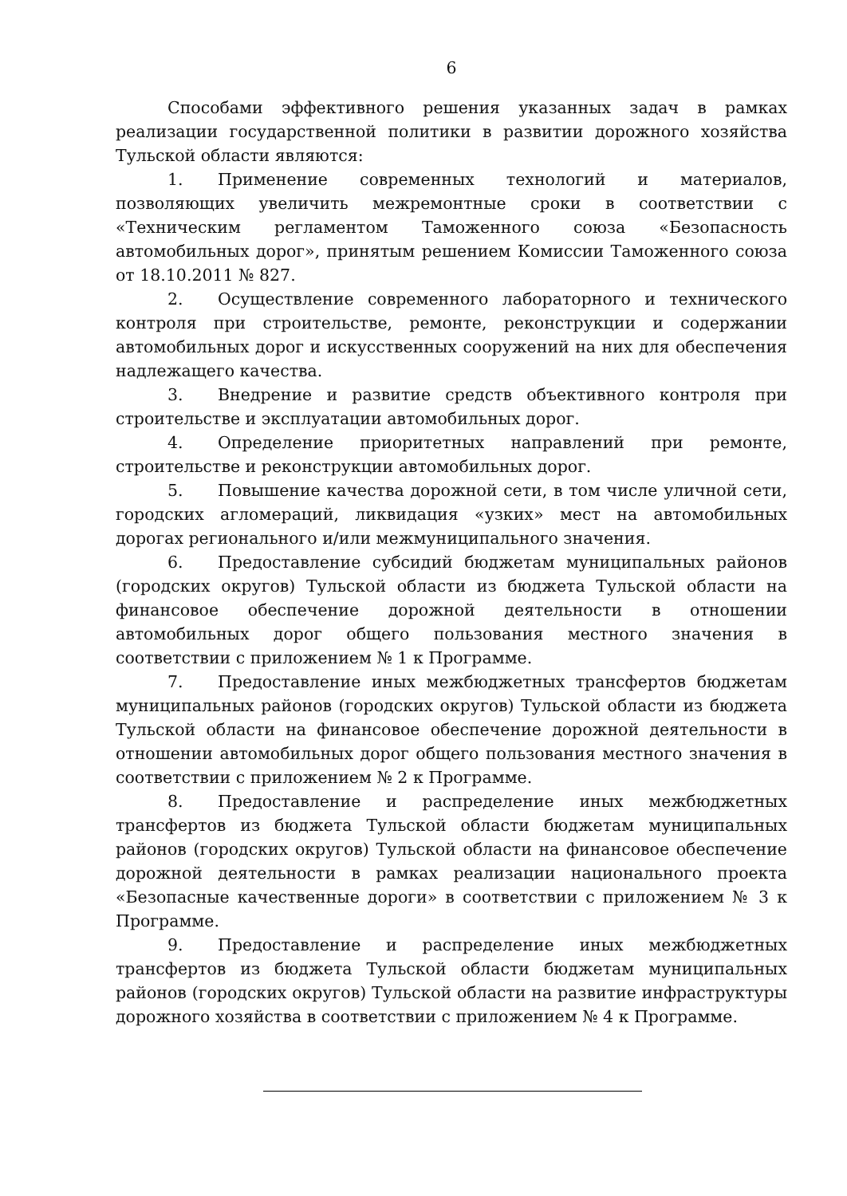6
Способами эффективного решения указанных задач в рамках реализации государственной политики в развитии дорожного хозяйства Тульской области являются:
1. Применение современных технологий и материалов, позволяющих увеличить межремонтные сроки в соответствии с «Техническим регламентом Таможенного союза «Безопасность автомобильных дорог», принятым решением Комиссии Таможенного союза от 18.10.2011 № 827.
2. Осуществление современного лабораторного и технического контроля при строительстве, ремонте, реконструкции и содержании автомобильных дорог и искусственных сооружений на них для обеспечения надлежащего качества.
3. Внедрение и развитие средств объективного контроля при строительстве и эксплуатации автомобильных дорог.
4. Определение приоритетных направлений при ремонте, строительстве и реконструкции автомобильных дорог.
5. Повышение качества дорожной сети, в том числе уличной сети, городских агломераций, ликвидация «узких» мест на автомобильных дорогах регионального и/или межмуниципального значения.
6. Предоставление субсидий бюджетам муниципальных районов (городских округов) Тульской области из бюджета Тульской области на финансовое обеспечение дорожной деятельности в отношении автомобильных дорог общего пользования местного значения в соответствии с приложением № 1 к Программе.
7. Предоставление иных межбюджетных трансфертов бюджетам муниципальных районов (городских округов) Тульской области из бюджета Тульской области на финансовое обеспечение дорожной деятельности в отношении автомобильных дорог общего пользования местного значения в соответствии с приложением № 2 к Программе.
8. Предоставление и распределение иных межбюджетных трансфертов из бюджета Тульской области бюджетам муниципальных районов (городских округов) Тульской области на финансовое обеспечение дорожной деятельности в рамках реализации национального проекта «Безопасные качественные дороги» в соответствии с приложением № 3 к Программе.
9. Предоставление и распределение иных межбюджетных трансфертов из бюджета Тульской области бюджетам муниципальных районов (городских округов) Тульской области на развитие инфраструктуры дорожного хозяйства в соответствии с приложением № 4 к Программе.